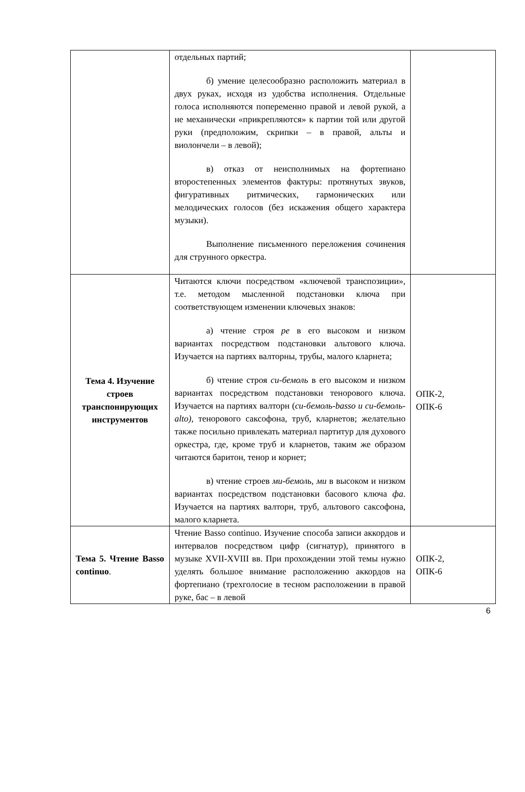| | отдельных партий; б) умение целесообразно расположить материал в двух руках, исходя из удобства исполнения. Отдельные голоса исполняются попеременно правой и левой рукой, а не механически «прикрепляются» к партии той или другой руки (предположим, скрипки – в правой, альты и виолончели – в левой); в) отказ от неисполнимых на фортепиано второстепенных элементов фактуры: протянутых звуков, фигуративных ритмических, гармонических или мелодических голосов (без искажения общего характера музыки). Выполнение письменного переложения сочинения для струнного оркестра. | |
| Тема 4. Изучение строев транспонирующих инструментов | Читаются ключи посредством «ключевой транспозиции», т.е. методом мысленной подстановки ключа при соответствующем изменении ключевых знаков: а) чтение строя ре в его высоком и низком вариантах посредством подстановки альтового ключа. Изучается на партиях валторны, трубы, малого кларнета; б) чтение строя си-бемоль в его высоком и низком вариантах посредством подстановки тенорового ключа. Изучается на партиях валторн ( си-бемоль-basso и си-бемоль-alto) , тенорового саксофона, труб, кларнетов; желательно также посильно привлекать материал партитур для духового оркестра, где, кроме труб и кларнетов, таким же образом читаются баритон, тенор и корнет; в) чтение строев ми-бемоль , ми в высоком и низком вариантах посредством подстановки басового ключа фа . Изучается на партиях валторн, труб, альтового саксофона, малого кларнета. | ОПК-2, ОПК-6 |
| Тема 5. Чтение Basso continuo . | Чтение Basso continuo. Изучение способа записи аккордов и интервалов посредством цифр (сигнатур), принятого в музыке XVII-XVIII вв. При прохождении этой темы нужно уделять большое внимание расположению аккордов на фортепиано (трехголосие в тесном расположении в правой руке, бас – в левой | ОПК-2, ОПК-6 |
6